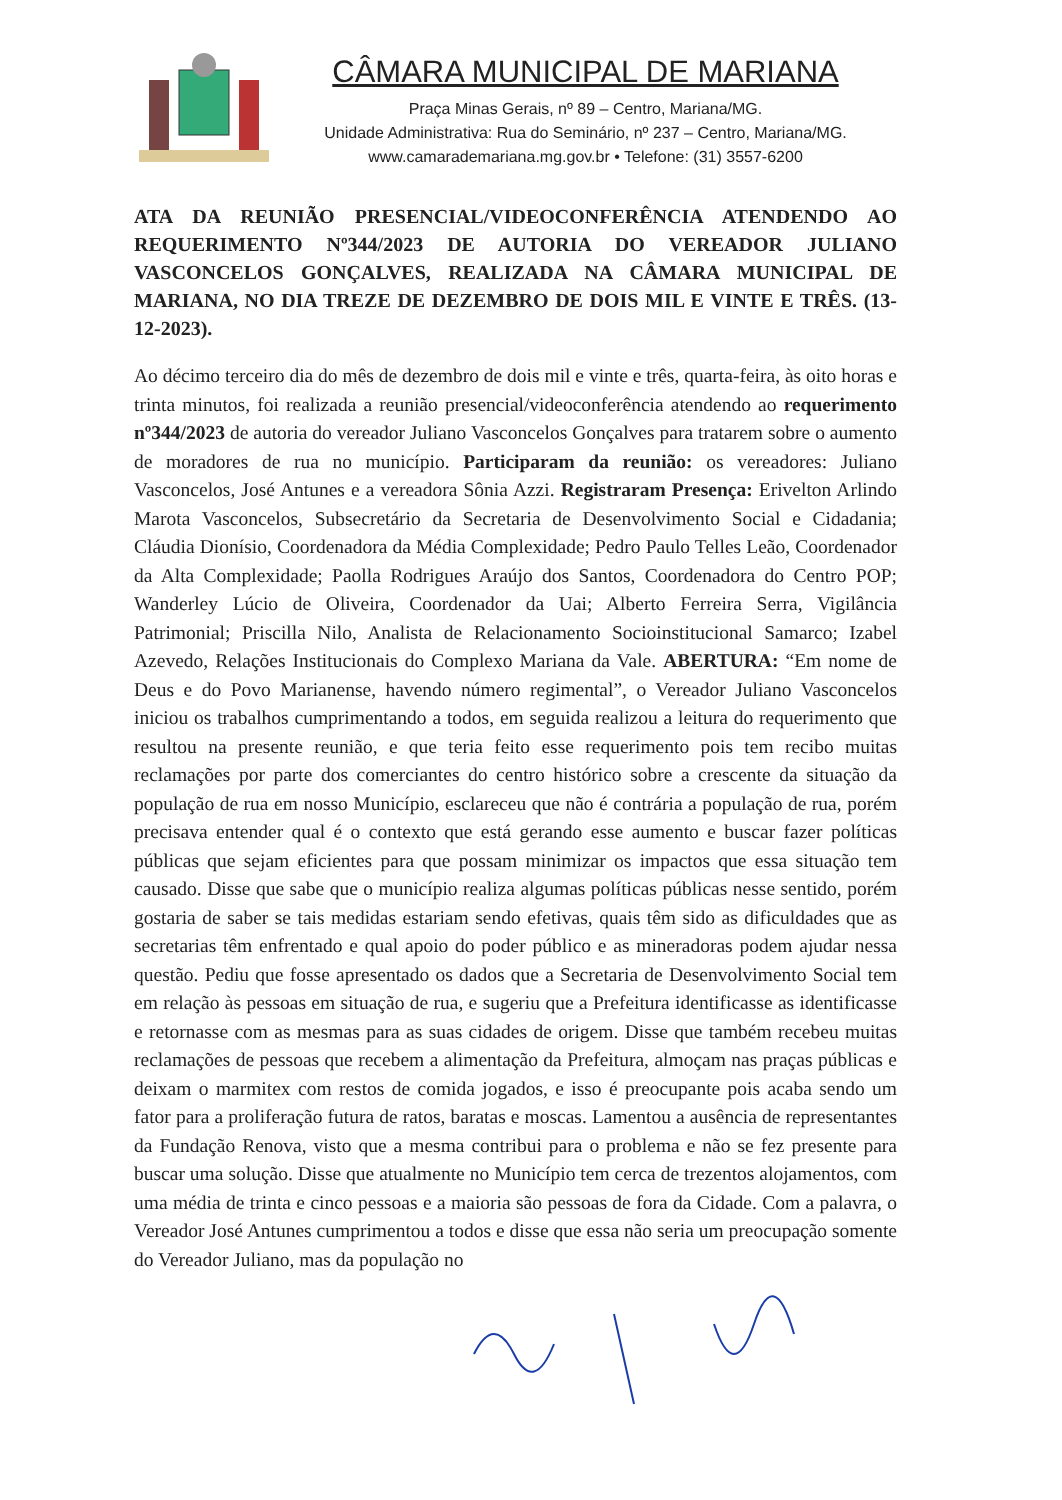CÂMARA MUNICIPAL DE MARIANA
Praça Minas Gerais, nº 89 – Centro, Mariana/MG.
Unidade Administrativa: Rua do Seminário, nº 237 – Centro, Mariana/MG.
www.camarademariana.mg.gov.br • Telefone: (31) 3557-6200
ATA DA REUNIÃO PRESENCIAL/VIDEOCONFERÊNCIA ATENDENDO AO REQUERIMENTO Nº344/2023 DE AUTORIA DO VEREADOR JULIANO VASCONCELOS GONÇALVES, REALIZADA NA CÂMARA MUNICIPAL DE MARIANA, NO DIA TREZE DE DEZEMBRO DE DOIS MIL E VINTE E TRÊS. (13-12-2023).
Ao décimo terceiro dia do mês de dezembro de dois mil e vinte e três, quarta-feira, às oito horas e trinta minutos, foi realizada a reunião presencial/videoconferência atendendo ao requerimento nº344/2023 de autoria do vereador Juliano Vasconcelos Gonçalves para tratarem sobre o aumento de moradores de rua no município. Participaram da reunião: os vereadores: Juliano Vasconcelos, José Antunes e a vereadora Sônia Azzi. Registraram Presença: Erivelton Arlindo Marota Vasconcelos, Subsecretário da Secretaria de Desenvolvimento Social e Cidadania; Cláudia Dionísio, Coordenadora da Média Complexidade; Pedro Paulo Telles Leão, Coordenador da Alta Complexidade; Paolla Rodrigues Araújo dos Santos, Coordenadora do Centro POP; Wanderley Lúcio de Oliveira, Coordenador da Uai; Alberto Ferreira Serra, Vigilância Patrimonial; Priscilla Nilo, Analista de Relacionamento Socioinstitucional Samarco; Izabel Azevedo, Relações Institucionais do Complexo Mariana da Vale. ABERTURA: “Em nome de Deus e do Povo Marianense, havendo número regimental”, o Vereador Juliano Vasconcelos iniciou os trabalhos cumprimentando a todos, em seguida realizou a leitura do requerimento que resultou na presente reunião, e que teria feito esse requerimento pois tem recibo muitas reclamações por parte dos comerciantes do centro histórico sobre a crescente da situação da população de rua em nosso Município, esclareceu que não é contrária a população de rua, porém precisava entender qual é o contexto que está gerando esse aumento e buscar fazer políticas públicas que sejam eficientes para que possam minimizar os impactos que essa situação tem causado. Disse que sabe que o município realiza algumas políticas públicas nesse sentido, porém gostaria de saber se tais medidas estariam sendo efetivas, quais têm sido as dificuldades que as secretarias têm enfrentado e qual apoio do poder público e as mineradoras podem ajudar nessa questão. Pediu que fosse apresentado os dados que a Secretaria de Desenvolvimento Social tem em relação às pessoas em situação de rua, e sugeriu que a Prefeitura identificasse as identificasse e retornasse com as mesmas para as suas cidades de origem. Disse que também recebeu muitas reclamações de pessoas que recebem a alimentação da Prefeitura, almoçam nas praças públicas e deixam o marmitex com restos de comida jogados, e isso é preocupante pois acaba sendo um fator para a proliferação futura de ratos, baratas e moscas. Lamentou a ausência de representantes da Fundação Renova, visto que a mesma contribui para o problema e não se fez presente para buscar uma solução. Disse que atualmente no Município tem cerca de trezentos alojamentos, com uma média de trinta e cinco pessoas e a maioria são pessoas de fora da Cidade. Com a palavra, o Vereador José Antunes cumprimentou a todos e disse que essa não seria um preocupação somente do Vereador Juliano, mas da população no